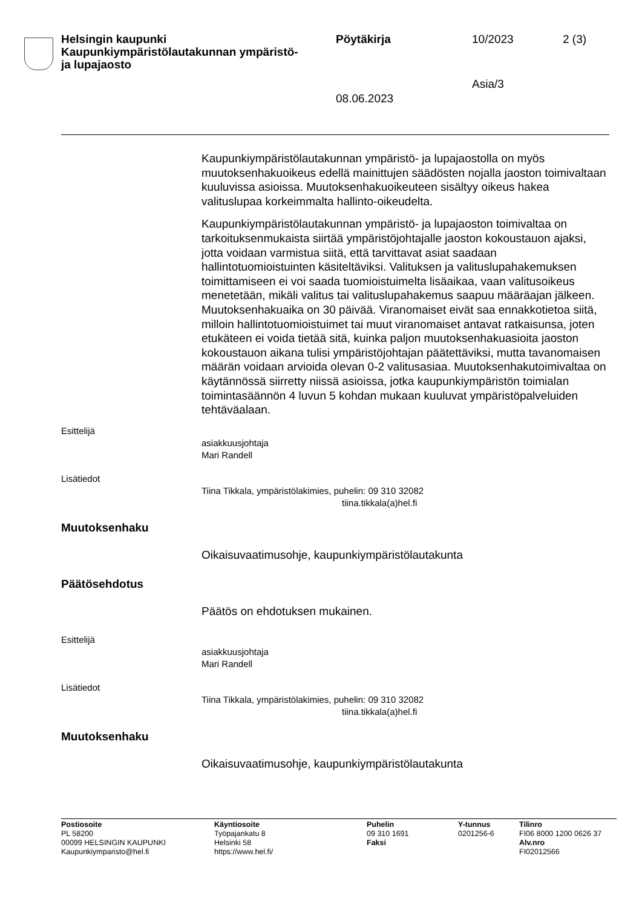Helsingin kaupunki
Kaupunkiympäristölautakunnan ympäristö-
ja lupajaosto
Pöytäkirja 10/2023 2 (3)
Asia/3
08.06.2023
Kaupunkiympäristölautakunnan ympäristö- ja lupajaostolla on myös muutoksenhakuoikeus edellä mainittujen säädösten nojalla jaoston toimivaltaan kuuluvissa asioissa. Muutoksenhakuoikeuteen sisältyy oikeus hakea valituslupaa korkeimmalta hallinto-oikeudelta.
Kaupunkiympäristölautakunnan ympäristö- ja lupajaoston toimivaltaa on tarkoituksenmukaista siirtää ympäristöjohtajalle jaoston kokoustauon ajaksi, jotta voidaan varmistua siitä, että tarvittavat asiat saadaan hallintotuomioistuinten käsiteltäviksi. Valituksen ja valituslupahakemuksen toimittamiseen ei voi saada tuomioistuimelta lisäaikaa, vaan valitusoikeus menetetään, mikäli valitus tai valituslupahakemus saapuu määräajan jälkeen. Muutoksenhakuaika on 30 päivää. Viranomaiset eivät saa ennakkotietoa siitä, milloin hallintotuomioistuimet tai muut viranomaiset antavat ratkaisunsa, joten etukäteen ei voida tietää sitä, kuinka paljon muutoksenhakuasioita jaoston kokoustauon aikana tulisi ympäristöjohtajan päätettäviksi, mutta tavanomaisen määrän voidaan arvioida olevan 0-2 valitusasiaa. Muutoksenhakutoimivaltaa on käytännössä siirretty niissä asioissa, jotka kaupunkiympäristön toimialan toimintasäännön 4 luvun 5 kohdan mukaan kuuluvat ympäristöpalveluiden tehtäväalaan.
Esittelijä
asiakkuusjohtaja
Mari Randell
Lisätiedot
Tiina Tikkala, ympäristölakimies, puhelin: 09 310 32082
tiina.tikkala(a)hel.fi
Muutoksenhaku
Oikaisuvaatimusohje, kaupunkiympäristölautakunta
Päätösehdotus
Päätös on ehdotuksen mukainen.
Esittelijä
asiakkuusjohtaja
Mari Randell
Lisätiedot
Tiina Tikkala, ympäristölakimies, puhelin: 09 310 32082
tiina.tikkala(a)hel.fi
Muutoksenhaku
Oikaisuvaatimusohje, kaupunkiympäristölautakunta
Postiosoite
PL 58200
00099 HELSINGIN KAUPUNKI
Kaupunkiymparisto@hel.fi
Käyntiosoite
Työpajankatu 8
Helsinki 58
https://www.hel.fi/
Puhelin
09 310 1691
Faksi
Y-tunnus
0201256-6
Tilinro
FI06 8000 1200 0626 37
Alv.nro
FI02012566